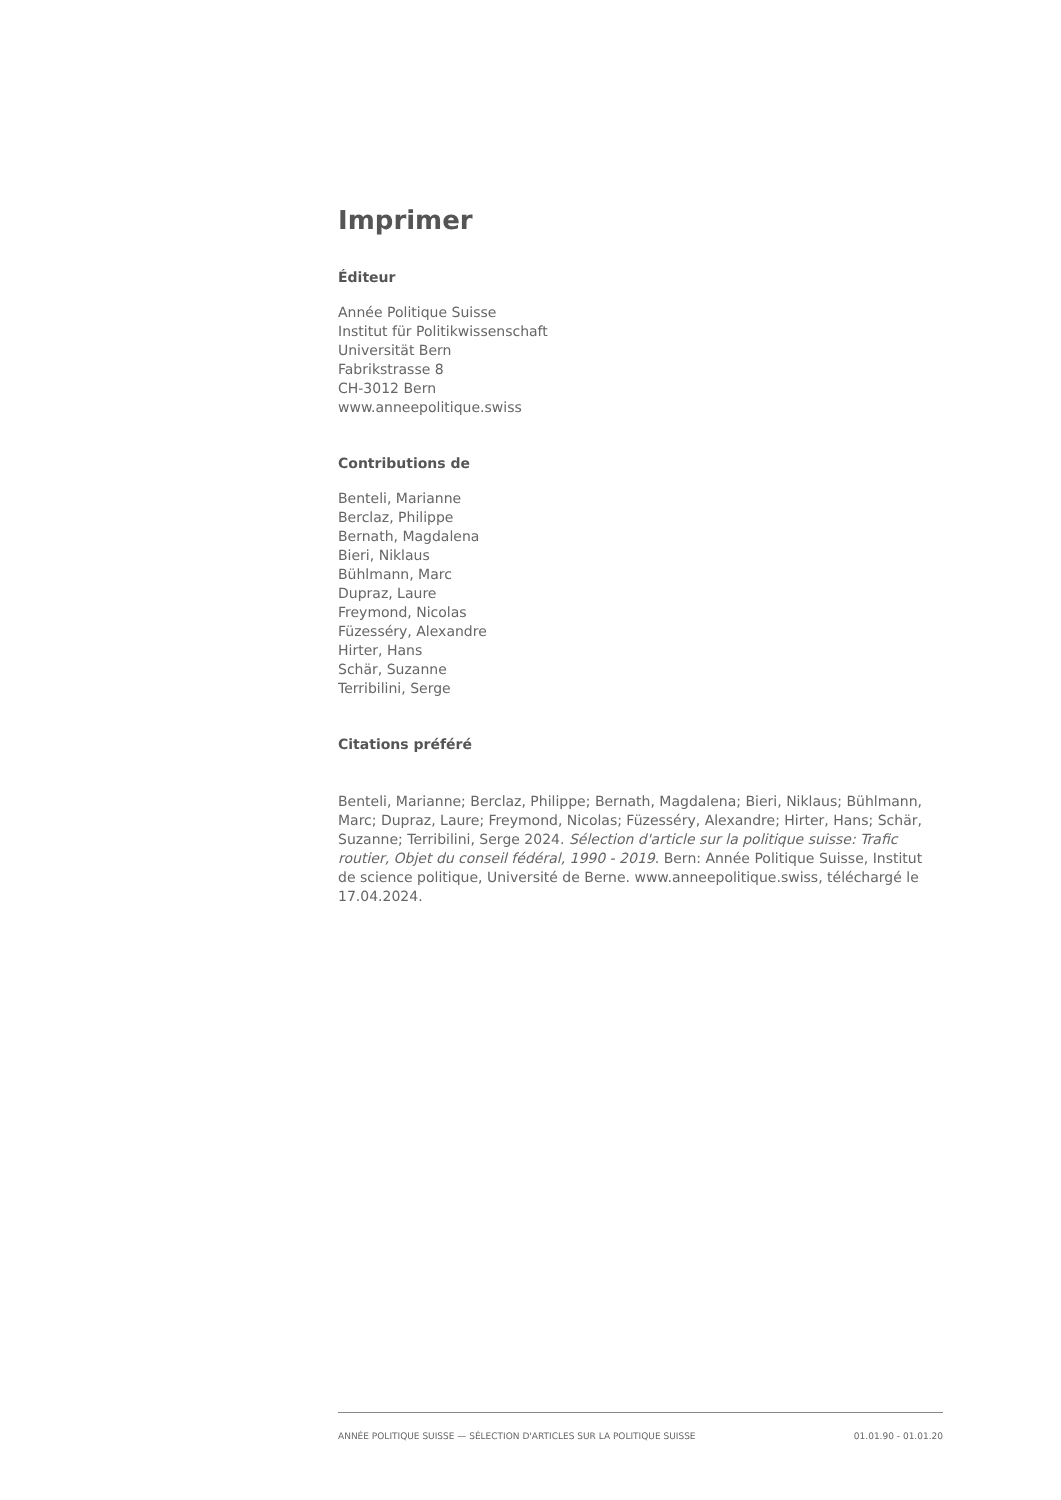Imprimer
Éditeur
Année Politique Suisse
Institut für Politikwissenschaft
Universität Bern
Fabrikstrasse 8
CH-3012 Bern
www.anneepolitique.swiss
Contributions de
Benteli, Marianne
Berclaz, Philippe
Bernath, Magdalena
Bieri, Niklaus
Bühlmann, Marc
Dupraz, Laure
Freymond, Nicolas
Füzesséry, Alexandre
Hirter, Hans
Schär, Suzanne
Terribilini, Serge
Citations préféré
Benteli, Marianne; Berclaz, Philippe; Bernath, Magdalena; Bieri, Niklaus; Bühlmann, Marc; Dupraz, Laure; Freymond, Nicolas; Füzesséry, Alexandre; Hirter, Hans; Schär, Suzanne; Terribilini, Serge 2024. Sélection d'article sur la politique suisse: Trafic routier, Objet du conseil fédéral, 1990 - 2019. Bern: Année Politique Suisse, Institut de science politique, Université de Berne. www.anneepolitique.swiss, téléchargé le 17.04.2024.
ANNÉE POLITIQUE SUISSE — SÉLECTION D'ARTICLES SUR LA POLITIQUE SUISSE 01.01.90 - 01.01.20